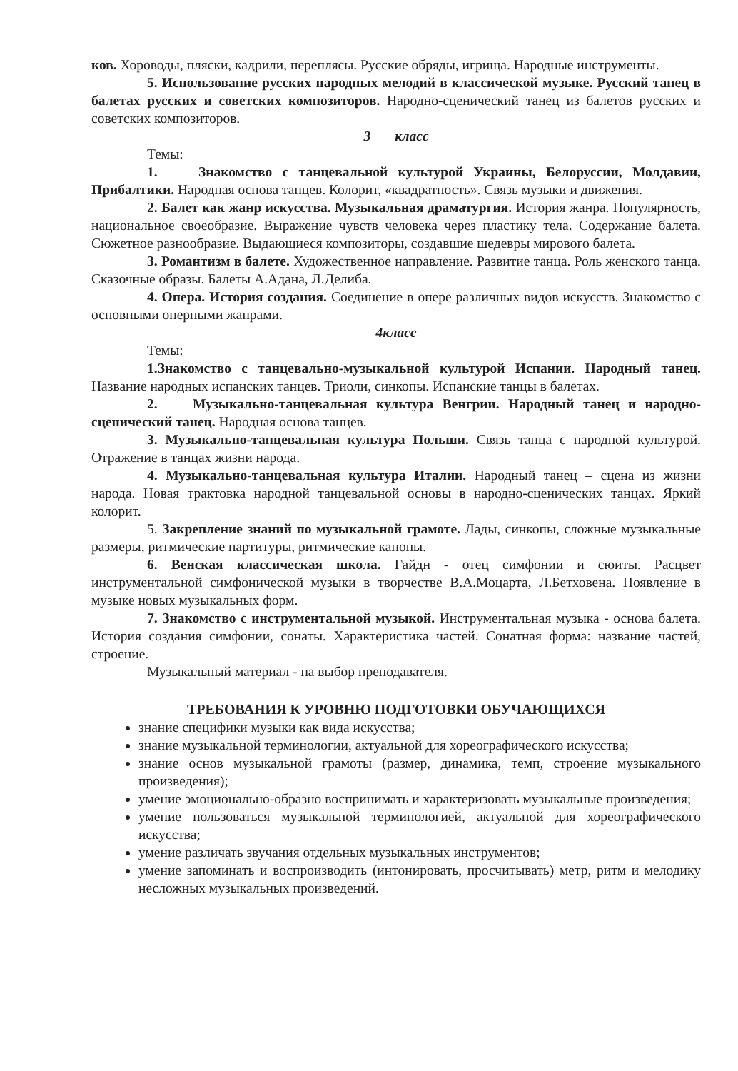ков. Хороводы, пляски, кадрили, переплясы. Русские обряды, игрища. Народные инструменты.
5. Использование русских народных мелодий в классической музыке. Русский танец в балетах русских и советских композиторов. Народно-сценический танец из балетов русских и советских композиторов.
3 класс
Темы:
1. Знакомство с танцевальной культурой Украины, Белоруссии, Молдавии, Прибалтики. Народная основа танцев. Колорит, «квадратность». Связь музыки и движения.
2. Балет как жанр искусства. Музыкальная драматургия. История жанра. Популярность, национальное своеобразие. Выражение чувств человека через пластику тела. Содержание балета. Сюжетное разнообразие. Выдающиеся композиторы, создавшие шедевры мирового балета.
3. Романтизм в балете. Художественное направление. Развитие танца. Роль женского танца. Сказочные образы. Балеты А.Адана, Л.Делиба.
4. Опера. История создания. Соединение в опере различных видов искусств. Знакомство с основными оперными жанрами.
4класс
Темы:
1.Знакомство с танцевально-музыкальной культурой Испании. Народный танец. Название народных испанских танцев. Триоли, синкопы. Испанские танцы в балетах.
2. Музыкально-танцевальная культура Венгрии. Народный танец и народно-сценический танец. Народная основа танцев.
3. Музыкально-танцевальная культура Польши. Связь танца с народной культурой. Отражение в танцах жизни народа.
4. Музыкально-танцевальная культура Италии. Народный танец – сцена из жизни народа. Новая трактовка народной танцевальной основы в народно-сценических танцах. Яркий колорит.
5. Закрепление знаний по музыкальной грамоте. Лады, синкопы, сложные музыкальные размеры, ритмические партитуры, ритмические каноны.
6. Венская классическая школа. Гайдн - отец симфонии и сюиты. Расцвет инструментальной симфонической музыки в творчестве В.А.Моцарта, Л.Бетховена. Появление в музыке новых музыкальных форм.
7. Знакомство с инструментальной музыкой. Инструментальная музыка - основа балета. История создания симфонии, сонаты. Характеристика частей. Сонатная форма: название частей, строение.
Музыкальный материал - на выбор преподавателя.
ТРЕБОВАНИЯ К УРОВНЮ ПОДГОТОВКИ ОБУЧАЮЩИХСЯ
знание специфики музыки как вида искусства;
знание музыкальной терминологии, актуальной для хореографического искусства;
знание основ музыкальной грамоты (размер, динамика, темп, строение музыкального произведения);
умение эмоционально-образно воспринимать и характеризовать музыкальные произведения;
умение пользоваться музыкальной терминологией, актуальной для хореографического искусства;
умение различать звучания отдельных музыкальных инструментов;
умение запоминать и воспроизводить (интонировать, просчитывать) метр, ритм и мелодику несложных музыкальных произведений.